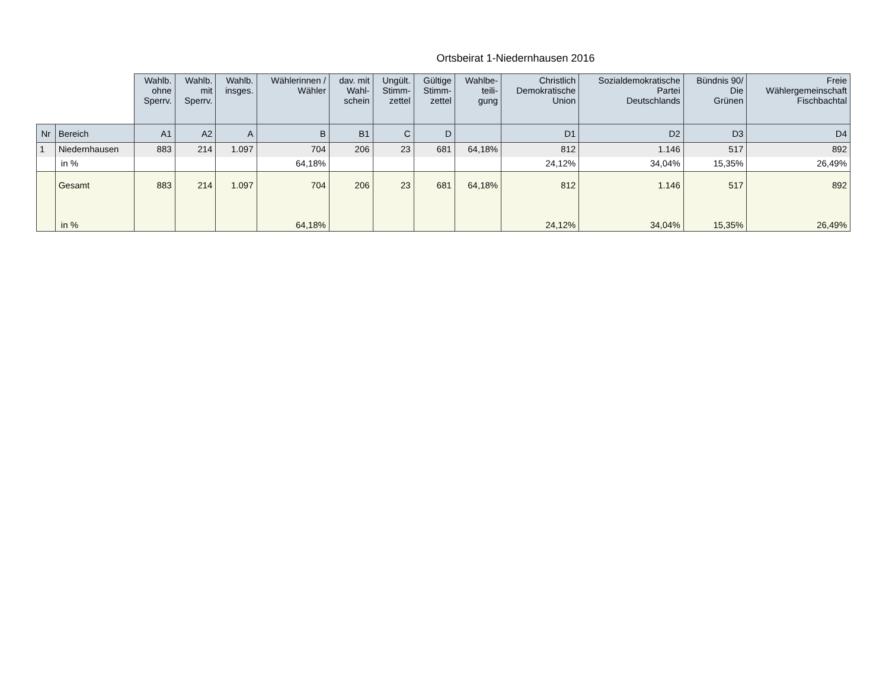Ortsbeirat 1-Niedernhausen 2016
| | | Wahlb. ohne Sperrv. | Wahlb. mit Sperrv. | Wahlb. insges. | Wählerinnen / Wähler | dav. mit Wahl- schein | Ungült. Stimm- zettel | Gültige Stimm- zettel | Wahlbe- teili- gung | Christlich Demokratische Union | Sozialdemokratische Partei Deutschlands | Bündnis 90/ Die Grünen | Freie Wählergemeinschaft Fischbachtal |
| --- | --- | --- | --- | --- | --- | --- | --- | --- | --- | --- | --- | --- | --- |
| Nr | Bereich | A1 | A2 | A | B | B1 | C | D | | D1 | D2 | D3 | D4 |
| 1 | Niedernhausen | 883 | 214 | 1.097 | 704 | 206 | 23 | 681 | 64,18% | 812 | 1.146 | 517 | 892 |
| | in % | | | | 64,18% | | | | | 24,12% | 34,04% | 15,35% | 26,49% |
| | Gesamt | 883 | 214 | 1.097 | 704 | 206 | 23 | 681 | 64,18% | 812 | 1.146 | 517 | 892 |
| | in % | | | | 64,18% | | | | | 24,12% | 34,04% | 15,35% | 26,49% |